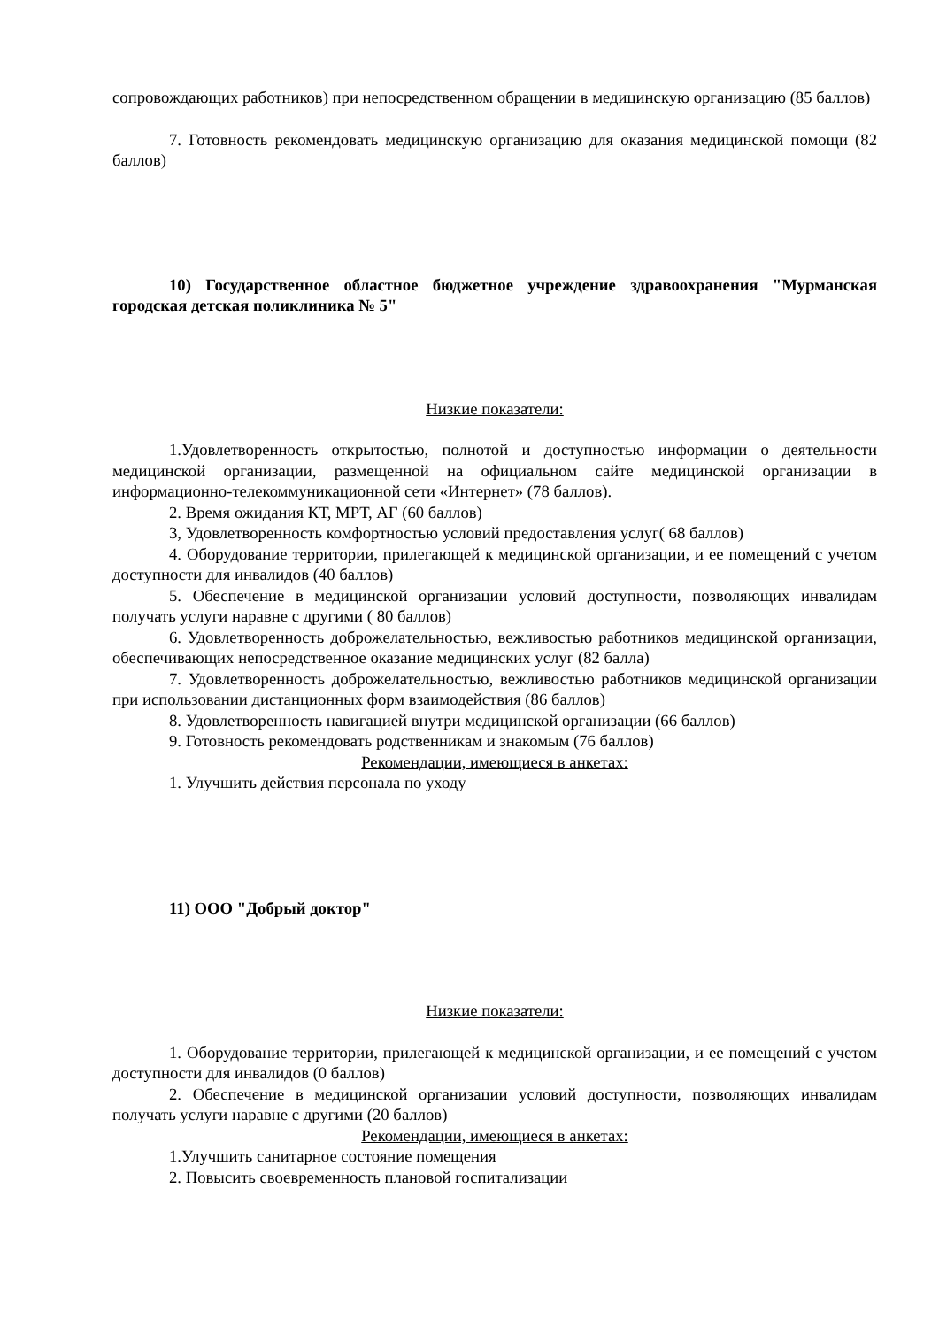сопровождающих работников) при непосредственном обращении в медицинскую организацию (85 баллов)
7. Готовность рекомендовать медицинскую организацию для оказания медицинской помощи (82 баллов)
10) Государственное областное бюджетное учреждение здравоохранения "Мурманская городская детская поликлиника № 5"
Низкие показатели:
1.Удовлетворенность открытостью, полнотой и доступностью информации о деятельности медицинской организации, размещенной на официальном сайте медицинской организации в информационно-телекоммуникационной сети «Интернет» (78 баллов).
2. Время ожидания КТ, МРТ, АГ (60 баллов)
3, Удовлетворенность комфортностью условий предоставления услуг( 68 баллов)
4. Оборудование территории, прилегающей к медицинской организации, и ее помещений с учетом доступности для инвалидов (40 баллов)
5. Обеспечение в медицинской организации условий доступности, позволяющих инвалидам получать услуги наравне с другими ( 80 баллов)
6. Удовлетворенность доброжелательностью, вежливостью работников медицинской организации, обеспечивающих непосредственное оказание медицинских услуг (82 балла)
7. Удовлетворенность доброжелательностью, вежливостью работников медицинской организации при использовании дистанционных форм взаимодействия (86 баллов)
8. Удовлетворенность навигацией внутри медицинской организации (66 баллов)
9. Готовность рекомендовать родственникам и знакомым (76 баллов)
Рекомендации, имеющиеся в анкетах:
1. Улучшить действия персонала по уходу
11) ООО "Добрый доктор"
Низкие показатели:
1. Оборудование территории, прилегающей к медицинской организации, и ее помещений с учетом доступности для инвалидов (0 баллов)
2. Обеспечение в медицинской организации условий доступности, позволяющих инвалидам получать услуги наравне с другими (20 баллов)
Рекомендации, имеющиеся в анкетах:
1.Улучшить санитарное состояние помещения
2. Повысить своевременность плановой госпитализации